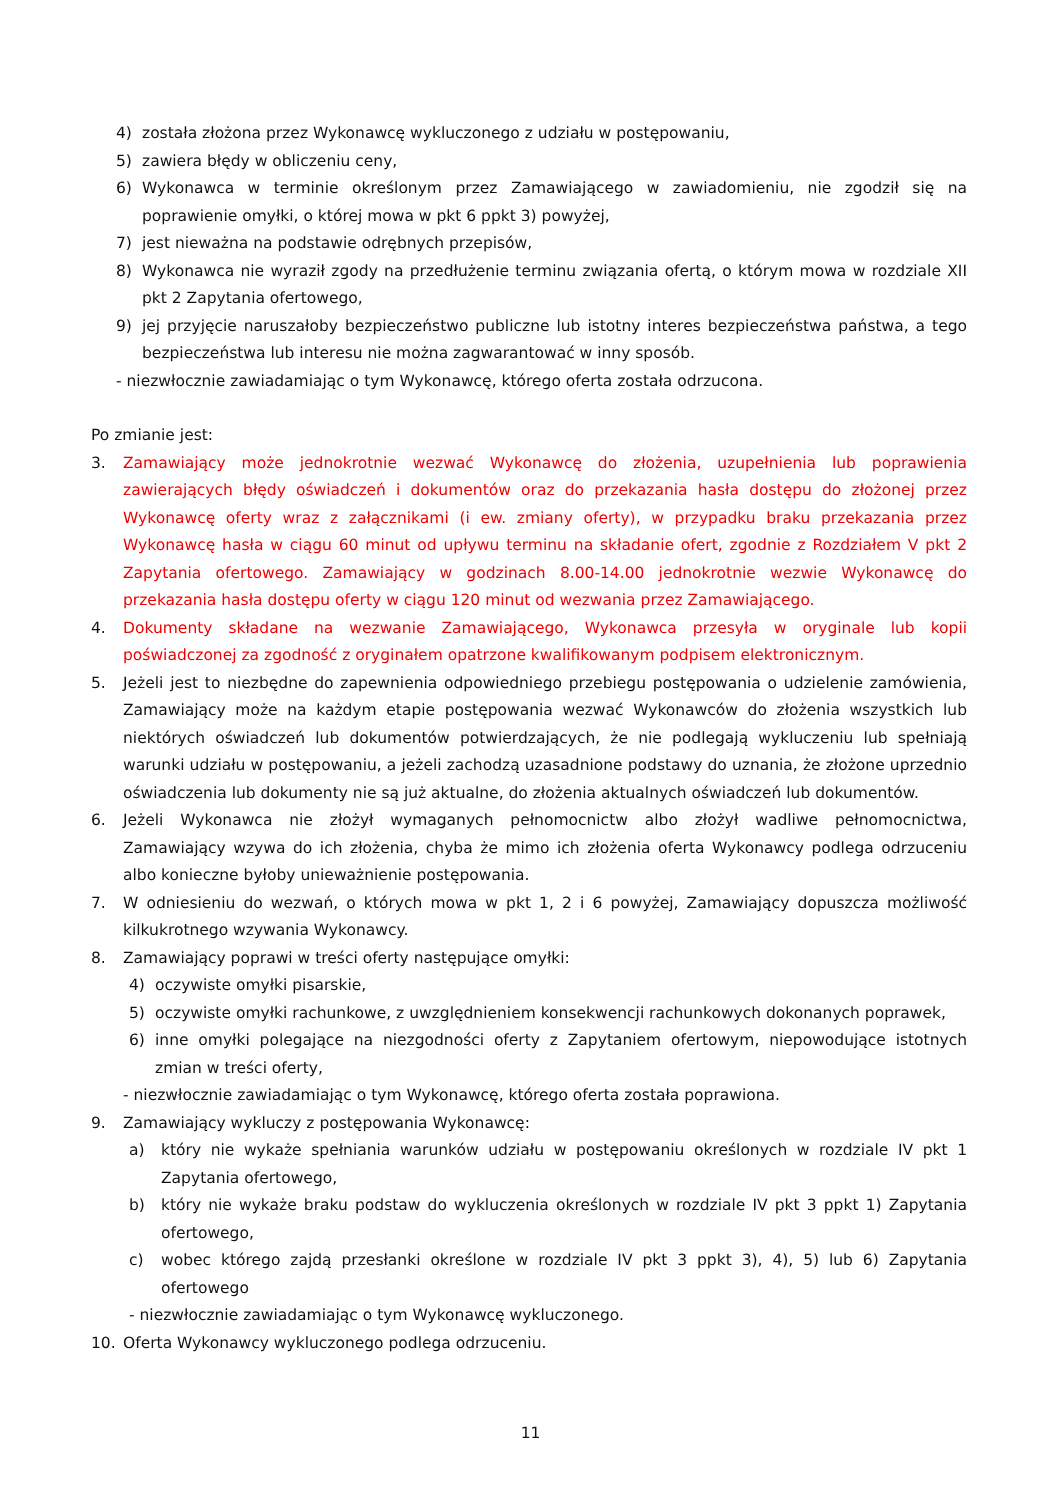4) została złożona przez Wykonawcę wykluczonego z udziału w postępowaniu,
5) zawiera błędy w obliczeniu ceny,
6) Wykonawca w terminie określonym przez Zamawiającego w zawiadomieniu, nie zgodził się na poprawienie omyłki, o której mowa w pkt 6 ppkt 3) powyżej,
7) jest nieważna na podstawie odrębnych przepisów,
8) Wykonawca nie wyraził zgody na przedłużenie terminu związania ofertą, o którym mowa w rozdziale XII pkt 2 Zapytania ofertowego,
9) jej przyjęcie naruszałoby bezpieczeństwo publiczne lub istotny interes bezpieczeństwa państwa, a tego bezpieczeństwa lub interesu nie można zagwarantować w inny sposób.
- niezwłocznie zawiadamiając o tym Wykonawcę, którego oferta została odrzucona.
Po zmianie jest:
3. Zamawiający może jednokrotnie wezwać Wykonawcę do złożenia, uzupełnienia lub poprawienia zawierających błędy oświadczeń i dokumentów oraz do przekazania hasła dostępu do złożonej przez Wykonawcę oferty wraz z załącznikami (i ew. zmiany oferty), w przypadku braku przekazania przez Wykonawcę hasła w ciągu 60 minut od upływu terminu na składanie ofert, zgodnie z Rozdziałem V pkt 2 Zapytania ofertowego. Zamawiający w godzinach 8.00-14.00 jednokrotnie wezwie Wykonawcę do przekazania hasła dostępu oferty w ciągu 120 minut od wezwania przez Zamawiającego.
4. Dokumenty składane na wezwanie Zamawiającego, Wykonawca przesyła w oryginale lub kopii poświadczonej za zgodność z oryginałem opatrzone kwalifikowanym podpisem elektronicznym.
5. Jeżeli jest to niezbędne do zapewnienia odpowiedniego przebiegu postępowania o udzielenie zamówienia, Zamawiający może na każdym etapie postępowania wezwać Wykonawców do złożenia wszystkich lub niektórych oświadczeń lub dokumentów potwierdzających, że nie podlegają wykluczeniu lub spełniają warunki udziału w postępowaniu, a jeżeli zachodzą uzasadnione podstawy do uznania, że złożone uprzednio oświadczenia lub dokumenty nie są już aktualne, do złożenia aktualnych oświadczeń lub dokumentów.
6. Jeżeli Wykonawca nie złożył wymaganych pełnomocnictw albo złożył wadliwe pełnomocnictwa, Zamawiający wzywa do ich złożenia, chyba że mimo ich złożenia oferta Wykonawcy podlega odrzuceniu albo konieczne byłoby unieważnienie postępowania.
7. W odniesieniu do wezwań, o których mowa w pkt 1, 2 i 6 powyżej, Zamawiający dopuszcza możliwość kilkukrotnego wzywania Wykonawcy.
8. Zamawiający poprawi w treści oferty następujące omyłki:
4) oczywiste omyłki pisarskie,
5) oczywiste omyłki rachunkowe, z uwzględnieniem konsekwencji rachunkowych dokonanych poprawek,
6) inne omyłki polegające na niezgodności oferty z Zapytaniem ofertowym, niepowodujące istotnych zmian w treści oferty,
- niezwłocznie zawiadamiając o tym Wykonawcę, którego oferta została poprawiona.
9. Zamawiający wykluczy z postępowania Wykonawcę:
a) który nie wykaże spełniania warunków udziału w postępowaniu określonych w rozdziale IV pkt 1 Zapytania ofertowego,
b) który nie wykaże braku podstaw do wykluczenia określonych w rozdziale IV pkt 3 ppkt 1) Zapytania ofertowego,
c) wobec którego zajdą przesłanki określone w rozdziale IV pkt 3 ppkt 3), 4), 5) lub 6) Zapytania ofertowego
- niezwłocznie zawiadamiając o tym Wykonawcę wykluczonego.
10. Oferta Wykonawcy wykluczonego podlega odrzuceniu.
11